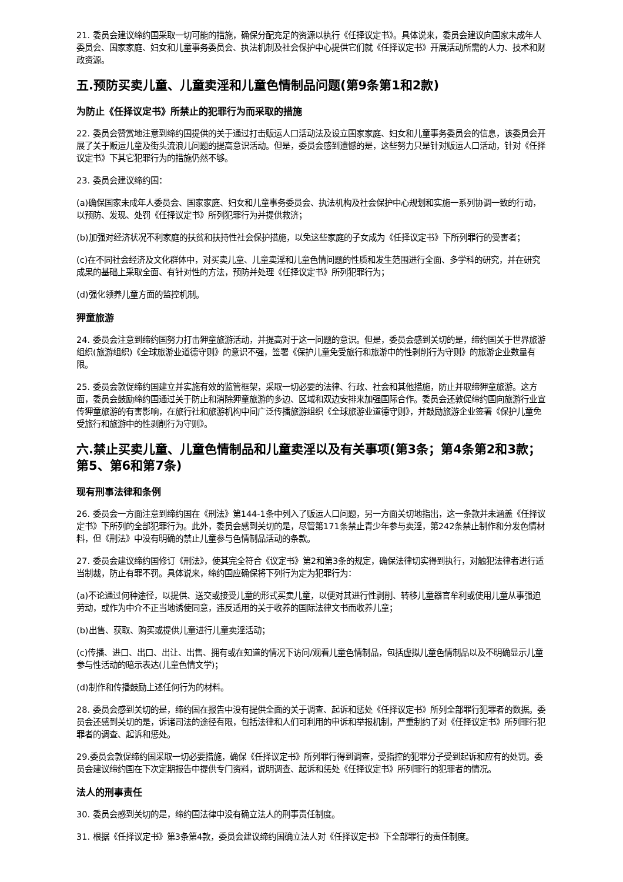21. 委员会建议缔约国采取一切可能的措施，确保分配充足的资源以执行《任择议定书》。具体说来，委员会建议向国家未成年人委员会、国家家庭、妇女和儿童事务委员会、执法机制及社会保护中心提供它们就《任择议定书》开展活动所需的人力、技术和财政资源。
五.预防买卖儿童、儿童卖淫和儿童色情制品问题(第9条第1和2款)
为防止《任择议定书》所禁止的犯罪行为而采取的措施
22. 委员会赞赏地注意到缔约国提供的关于通过打击贩运人口活动法及设立国家家庭、妇女和儿童事务委员会的信息，该委员会开展了关于贩运儿童及街头流浪儿问题的提高意识活动。但是，委员会感到遗憾的是，这些努力只是针对贩运人口活动，针对《任择议定书》下其它犯罪行为的措施仍然不够。
23. 委员会建议缔约国：
(a)确保国家未成年人委员会、国家家庭、妇女和儿童事务委员会、执法机构及社会保护中心规划和实施一系列协调一致的行动，以预防、发现、处罚《任择议定书》所列犯罪行为并提供救济；
(b)加强对经济状况不利家庭的扶贫和扶持性社会保护措施，以免这些家庭的子女成为《任择议定书》下所列罪行的受害者；
(c)在不同社会经济及文化群体中，对买卖儿童、儿童卖淫和儿童色情问题的性质和发生范围进行全面、多学科的研究，并在研究成果的基础上采取全面、有针对性的方法，预防并处理《任择议定书》所列犯罪行为；
(d)强化领养儿童方面的监控机制。
狎童旅游
24. 委员会注意到缔约国努力打击狎童旅游活动，并提高对于这一问题的意识。但是，委员会感到关切的是，缔约国关于世界旅游组织(旅游组织)《全球旅游业道德守则》的意识不强，签署《保护儿童免受旅行和旅游中的性剥削行为守则》的旅游企业数量有限。
25. 委员会敦促缔约国建立并实施有效的监管框架，采取一切必要的法律、行政、社会和其他措施，防止并取缔狎童旅游。这方面，委员会鼓励缔约国通过关于防止和消除狎童旅游的多边、区域和双边安排来加强国际合作。委员会还敦促缔约国向旅游行业宣传狎童旅游的有害影响，在旅行社和旅游机构中间广泛传播旅游组织《全球旅游业道德守则》，并鼓励旅游企业签署《保护儿童免受旅行和旅游中的性剥削行为守则》。
六.禁止买卖儿童、儿童色情制品和儿童卖淫以及有关事项(第3条；第4条第2和3款；第5、第6和第7条)
现有刑事法律和条例
26. 委员会一方面注意到缔约国在《刑法》第144-1条中列入了贩运人口问题，另一方面关切地指出，这一条款并未涵盖《任择议定书》下所列的全部犯罪行为。此外，委员会感到关切的是，尽管第171条禁止青少年参与卖淫，第242条禁止制作和分发色情材料，但《刑法》中没有明确的禁止儿童参与色情制品活动的条款。
27. 委员会建议缔约国修订《刑法》，使其完全符合《议定书》第2和第3条的规定，确保法律切实得到执行，对触犯法律者进行适当制裁，防止有罪不罚。具体说来，缔约国应确保将下列行为定为犯罪行为：
(a)不论通过何种途径，以提供、送交或接受儿童的形式买卖儿童，以便对其进行性剥削、转移儿童器官牟利或使用儿童从事强迫劳动，或作为中介不正当地诱使同意，违反适用的关于收养的国际法律文书而收养儿童；
(b)出售、获取、购买或提供儿童进行儿童卖淫活动；
(c)传播、进口、出口、出让、出售、拥有或在知道的情况下访问/观看儿童色情制品，包括虚拟儿童色情制品以及不明确显示儿童参与性活动的暗示表达(儿童色情文学)；
(d)制作和传播鼓励上述任何行为的材料。
28. 委员会感到关切的是，缔约国在报告中没有提供全面的关于调查、起诉和惩处《任择议定书》所列全部罪行犯罪者的数据。委员会还感到关切的是，诉诸司法的途径有限，包括法律和人们可利用的申诉和举报机制，严重制约了对《任择议定书》所列罪行犯罪者的调查、起诉和惩处。
29.委员会敦促缔约国采取一切必要措施，确保《任择议定书》所列罪行得到调查，受指控的犯罪分子受到起诉和应有的处罚。委员会建议缔约国在下次定期报告中提供专门资料，说明调查、起诉和惩处《任择议定书》所列罪行的犯罪者的情况。
法人的刑事责任
30. 委员会感到关切的是，缔约国法律中没有确立法人的刑事责任制度。
31. 根据《任择议定书》第3条第4款，委员会建议缔约国确立法人对《任择议定书》下全部罪行的责任制度。